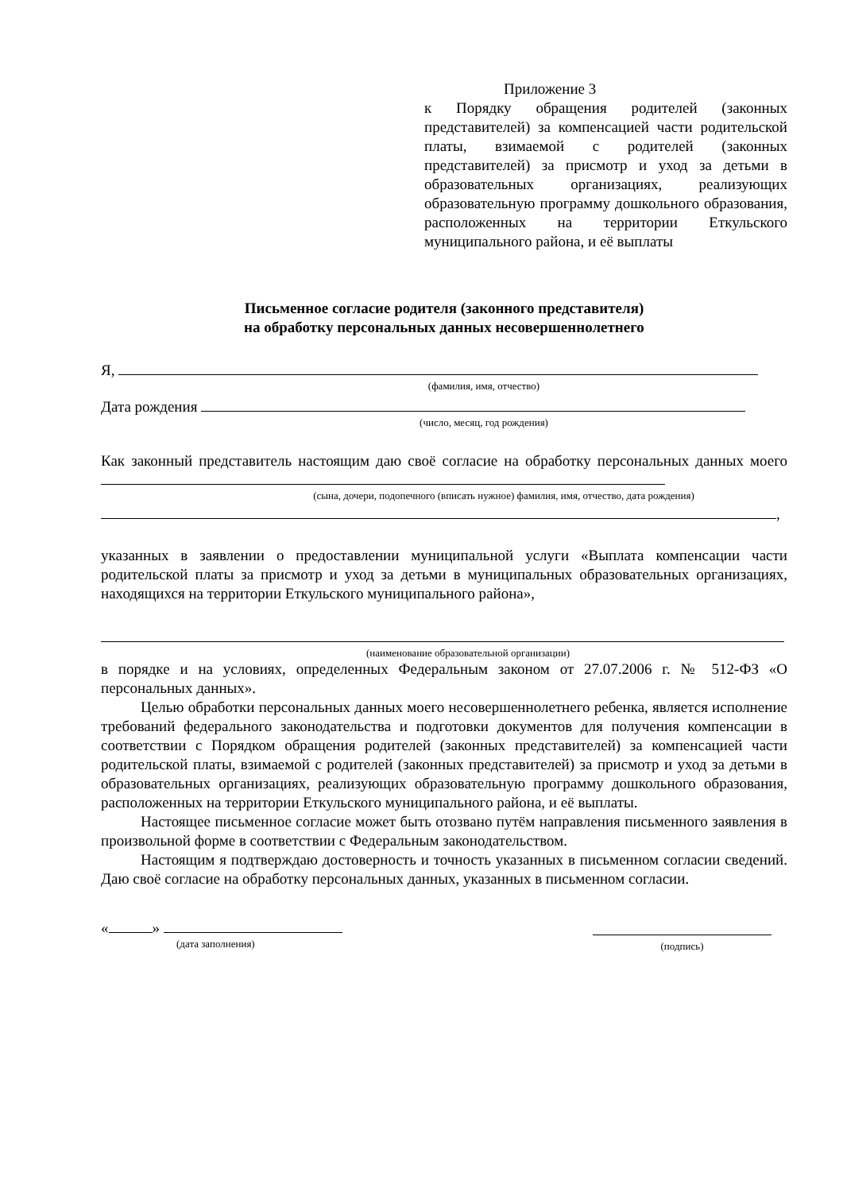Приложение 3
к Порядку обращения родителей (законных представителей) за компенсацией части родительской платы, взимаемой с родителей (законных представителей) за присмотр и уход за детьми в образовательных организациях, реализующих образовательную программу дошкольного образования, расположенных на территории Еткульского муниципального района, и её выплаты
Письменное согласие родителя (законного представителя)
на обработку персональных данных несовершеннолетнего
Я,
(фамилия, имя, отчество)
Дата рождения
(число, месяц, год рождения)
Как законный представитель настоящим даю своё согласие на обработку персональных данных моего
(сына, дочери, подопечного (вписать нужное) фамилия, имя, отчество, дата рождения)
,
указанных в заявлении о предоставлении муниципальной услуги «Выплата компенсации части родительской платы за присмотр и уход за детьми в муниципальных образовательных организациях, находящихся на территории Еткульского муниципального района»,
(наименование образовательной организации)
в порядке и на условиях, определенных Федеральным законом от 27.07.2006 г. № 512-ФЗ «О персональных данных».
Целью обработки персональных данных моего несовершеннолетнего ребенка, является исполнение требований федерального законодательства и подготовки документов для получения компенсации в соответствии с Порядком обращения родителей (законных представителей) за компенсацией части родительской платы, взимаемой с родителей (законных представителей) за присмотр и уход за детьми в образовательных организациях, реализующих образовательную программу дошкольного образования, расположенных на территории Еткульского муниципального района, и её выплаты.
Настоящее письменное согласие может быть отозвано путём направления письменного заявления в произвольной форме в соответствии с Федеральным законодательством.
Настоящим я подтверждаю достоверность и точность указанных в письменном согласии сведений. Даю своё согласие на обработку персональных данных, указанных в письменном согласии.
« »
(дата заполнения)
(подпись)